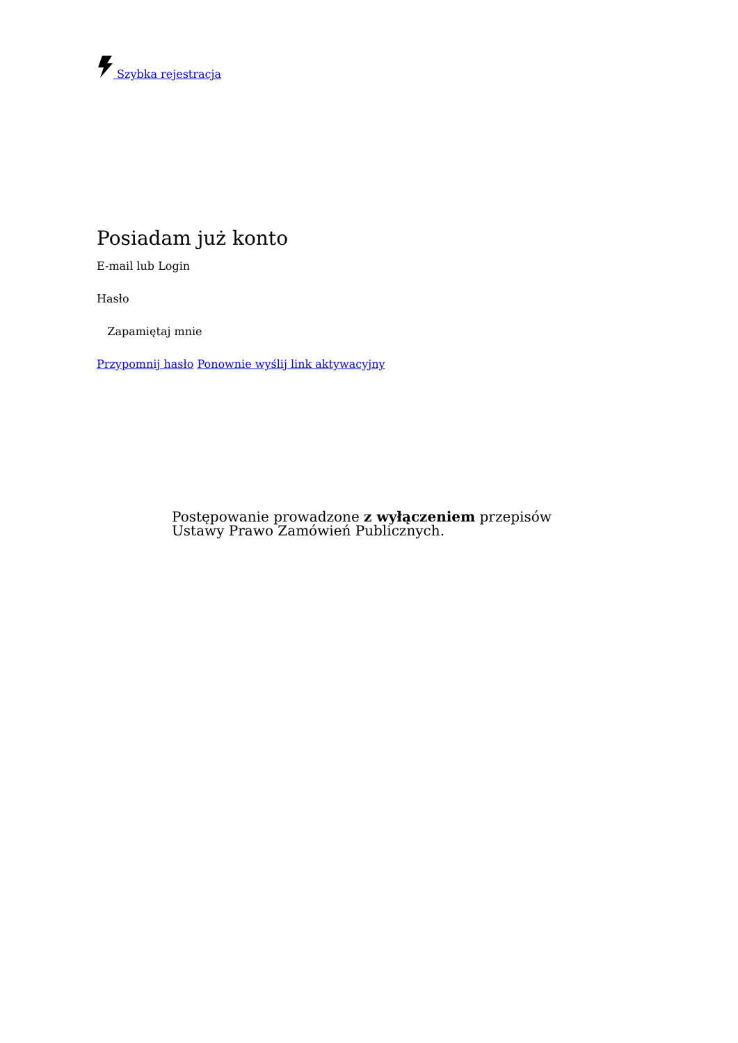Szybka rejestracja
Posiadam już konto
E-mail lub Login
Hasło
Zapamiętaj mnie
Przypomnij hasło Ponownie wyślij link aktywacyjny
Postępowanie prowadzone z wyłączeniem przepisów Ustawy Prawo Zamówień Publicznych.